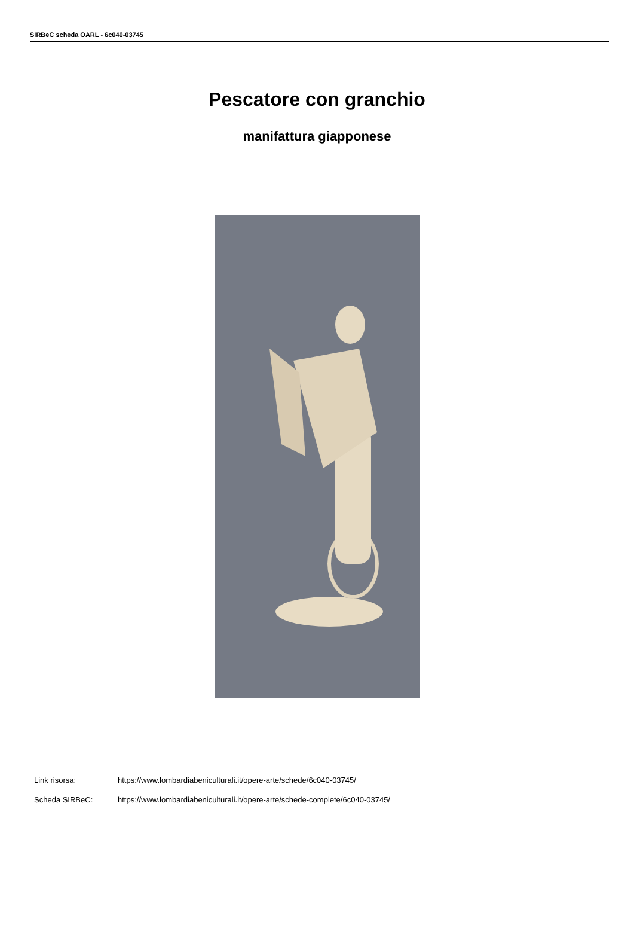SIRBeC scheda OARL - 6c040-03745
Pescatore con granchio
manifattura giapponese
Link risorsa: https://www.lombardiabeniculturali.it/opere-arte/schede/6c040-03745/
Scheda SIRBeC: https://www.lombardiabeniculturali.it/opere-arte/schede-complete/6c040-03745/